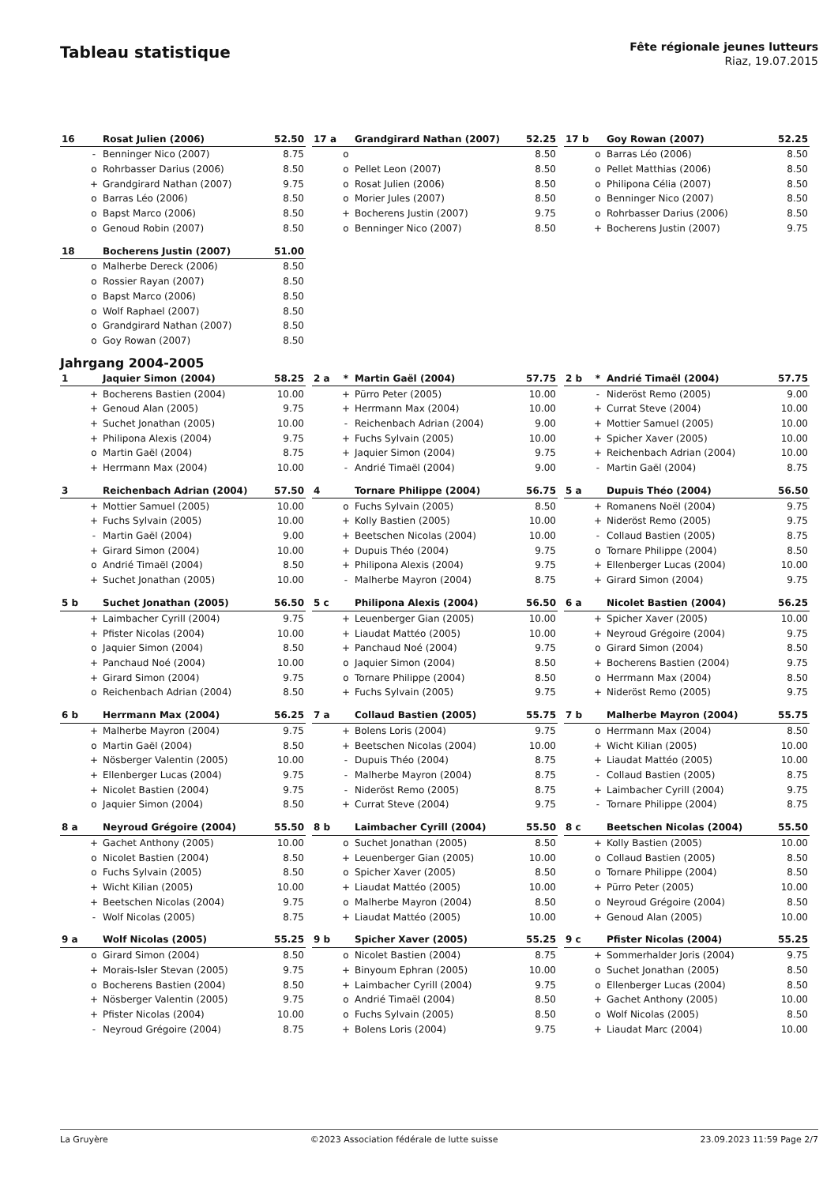Tableau statistique
Fête régionale jeunes lutteurs
Riaz, 19.07.2015
| 16 | | Rosat Julien (2006) | 52.50 |
| --- | --- | --- | --- |
| | - | Benninger Nico (2007) | 8.75 |
| | o | Rohrbasser Darius (2006) | 8.50 |
| | + | Grandgirard Nathan (2007) | 9.75 |
| | o | Barras Léo (2006) | 8.50 |
| | o | Bapst Marco (2006) | 8.50 |
| | o | Genoud Robin (2007) | 8.50 |
| 17 a | | Grandgirard Nathan (2007) | 52.25 |
| --- | --- | --- | --- |
| | o | | 8.50 |
| | o | Pellet Leon (2007) | 8.50 |
| | o | Rosat Julien (2006) | 8.50 |
| | o | Morier Jules (2007) | 8.50 |
| | + | Bocherens Justin (2007) | 9.75 |
| | o | Benninger Nico (2007) | 8.50 |
| 17 b | | Goy Rowan (2007) | 52.25 |
| --- | --- | --- | --- |
| | o | Barras Léo (2006) | 8.50 |
| | o | Pellet Matthias (2006) | 8.50 |
| | o | Philipona Célia (2007) | 8.50 |
| | o | Benninger Nico (2007) | 8.50 |
| | o | Rohrbasser Darius (2006) | 8.50 |
| | + | Bocherens Justin (2007) | 9.75 |
| 18 | | Bocherens Justin (2007) | 51.00 |
| --- | --- | --- | --- |
| | o | Malherbe Dereck (2006) | 8.50 |
| | o | Rossier Rayan (2007) | 8.50 |
| | o | Bapst Marco (2006) | 8.50 |
| | o | Wolf Raphael (2007) | 8.50 |
| | o | Grandgirard Nathan (2007) | 8.50 |
| | o | Goy Rowan (2007) | 8.50 |
Jahrgang 2004-2005
| 1 | | Jaquier Simon (2004) | 58.25 |
| --- | --- | --- | --- |
| | + | Bocherens Bastien (2004) | 10.00 |
| | + | Genoud Alan (2005) | 9.75 |
| | + | Suchet Jonathan (2005) | 10.00 |
| | + | Philipona Alexis (2004) | 9.75 |
| | o | Martin Gaël (2004) | 8.75 |
| | + | Herrmann Max (2004) | 10.00 |
| 2 a | * | Martin Gaël (2004) | 57.75 |
| --- | --- | --- | --- |
| | + | Pürro Peter (2005) | 10.00 |
| | + | Herrmann Max (2004) | 10.00 |
| | - | Reichenbach Adrian (2004) | 9.00 |
| | + | Fuchs Sylvain (2005) | 10.00 |
| | + | Jaquier Simon (2004) | 9.75 |
| | - | Andrié Timaël (2004) | 9.00 |
| 2 b | * | Andrié Timaël (2004) | 57.75 |
| --- | --- | --- | --- |
| | - | Nideröst Remo (2005) | 9.00 |
| | + | Currat Steve (2004) | 10.00 |
| | + | Mottier Samuel (2005) | 10.00 |
| | + | Spicher Xaver (2005) | 10.00 |
| | + | Reichenbach Adrian (2004) | 10.00 |
| | - | Martin Gaël (2004) | 8.75 |
| 3 | | Reichenbach Adrian (2004) | 57.50 |
| --- | --- | --- | --- |
| | + | Mottier Samuel (2005) | 10.00 |
| | + | Fuchs Sylvain (2005) | 10.00 |
| | - | Martin Gaël (2004) | 9.00 |
| | + | Girard Simon (2004) | 10.00 |
| | o | Andrié Timaël (2004) | 8.50 |
| | + | Suchet Jonathan (2005) | 10.00 |
| 4 | | Tornare Philippe (2004) | 56.75 |
| --- | --- | --- | --- |
| | o | Fuchs Sylvain (2005) | 8.50 |
| | + | Kolly Bastien (2005) | 10.00 |
| | + | Beetschen Nicolas (2004) | 10.00 |
| | + | Dupuis Théo (2004) | 9.75 |
| | + | Philipona Alexis (2004) | 9.75 |
| | - | Malherbe Mayron (2004) | 8.75 |
| 5 a | | Dupuis Théo (2004) | 56.50 |
| --- | --- | --- | --- |
| | + | Romanens Noël (2004) | 9.75 |
| | + | Nideröst Remo (2005) | 9.75 |
| | - | Collaud Bastien (2005) | 8.75 |
| | o | Tornare Philippe (2004) | 8.50 |
| | + | Ellenberger Lucas (2004) | 10.00 |
| | + | Girard Simon (2004) | 9.75 |
| 5 b | | Suchet Jonathan (2005) | 56.50 |
| --- | --- | --- | --- |
| | + | Laimbacher Cyrill (2004) | 9.75 |
| | + | Pfister Nicolas (2004) | 10.00 |
| | o | Jaquier Simon (2004) | 8.50 |
| | + | Panchaud Noé (2004) | 10.00 |
| | + | Girard Simon (2004) | 9.75 |
| | o | Reichenbach Adrian (2004) | 8.50 |
| 5 c | | Philipona Alexis (2004) | 56.50 |
| --- | --- | --- | --- |
| | + | Leuenberger Gian (2005) | 10.00 |
| | + | Liaudat Mattéo (2005) | 10.00 |
| | + | Panchaud Noé (2004) | 9.75 |
| | o | Jaquier Simon (2004) | 8.50 |
| | o | Tornare Philippe (2004) | 8.50 |
| | + | Fuchs Sylvain (2005) | 9.75 |
| 6 a | | Nicolet Bastien (2004) | 56.25 |
| --- | --- | --- | --- |
| | + | Spicher Xaver (2005) | 10.00 |
| | + | Neyroud Grégoire (2004) | 9.75 |
| | o | Girard Simon (2004) | 8.50 |
| | + | Bocherens Bastien (2004) | 9.75 |
| | o | Herrmann Max (2004) | 8.50 |
| | + | Nideröst Remo (2005) | 9.75 |
| 6 b | | Herrmann Max (2004) | 56.25 |
| --- | --- | --- | --- |
| | + | Malherbe Mayron (2004) | 9.75 |
| | o | Martin Gaël (2004) | 8.50 |
| | + | Nösberger Valentin (2005) | 10.00 |
| | + | Ellenberger Lucas (2004) | 9.75 |
| | + | Nicolet Bastien (2004) | 9.75 |
| | o | Jaquier Simon (2004) | 8.50 |
| 7 a | | Collaud Bastien (2005) | 55.75 |
| --- | --- | --- | --- |
| | + | Bolens Loris (2004) | 9.75 |
| | + | Beetschen Nicolas (2004) | 10.00 |
| | - | Dupuis Théo (2004) | 8.75 |
| | - | Malherbe Mayron (2004) | 8.75 |
| | - | Nideröst Remo (2005) | 8.75 |
| | + | Currat Steve (2004) | 9.75 |
| 7 b | | Malherbe Mayron (2004) | 55.75 |
| --- | --- | --- | --- |
| | o | Herrmann Max (2004) | 8.50 |
| | + | Wicht Kilian (2005) | 10.00 |
| | + | Liaudat Mattéo (2005) | 10.00 |
| | - | Collaud Bastien (2005) | 8.75 |
| | + | Laimbacher Cyrill (2004) | 9.75 |
| | - | Tornare Philippe (2004) | 8.75 |
| 8 a | | Neyroud Grégoire (2004) | 55.50 |
| --- | --- | --- | --- |
| | + | Gachet Anthony (2005) | 10.00 |
| | o | Nicolet Bastien (2004) | 8.50 |
| | o | Fuchs Sylvain (2005) | 8.50 |
| | + | Wicht Kilian (2005) | 10.00 |
| | + | Beetschen Nicolas (2004) | 9.75 |
| | - | Wolf Nicolas (2005) | 8.75 |
| 8 b | | Laimbacher Cyrill (2004) | 55.50 |
| --- | --- | --- | --- |
| | o | Suchet Jonathan (2005) | 8.50 |
| | + | Leuenberger Gian (2005) | 10.00 |
| | o | Spicher Xaver (2005) | 8.50 |
| | + | Liaudat Mattéo (2005) | 10.00 |
| | o | Malherbe Mayron (2004) | 8.50 |
| | + | Liaudat Mattéo (2005) | 10.00 |
| 8 c | | Beetschen Nicolas (2004) | 55.50 |
| --- | --- | --- | --- |
| | + | Kolly Bastien (2005) | 10.00 |
| | o | Collaud Bastien (2005) | 8.50 |
| | o | Tornare Philippe (2004) | 8.50 |
| | + | Pürro Peter (2005) | 10.00 |
| | o | Neyroud Grégoire (2004) | 8.50 |
| | + | Genoud Alan (2005) | 10.00 |
| 9 a | | Wolf Nicolas (2005) | 55.25 |
| --- | --- | --- | --- |
| | o | Girard Simon (2004) | 8.50 |
| | + | Morais-Isler Stevan (2005) | 9.75 |
| | o | Bocherens Bastien (2004) | 8.50 |
| | + | Nösberger Valentin (2005) | 9.75 |
| | + | Pfister Nicolas (2004) | 10.00 |
| | - | Neyroud Grégoire (2004) | 8.75 |
| 9 b | | Spicher Xaver (2005) | 55.25 |
| --- | --- | --- | --- |
| | o | Nicolet Bastien (2004) | 8.75 |
| | + | Binyoum Ephran (2005) | 10.00 |
| | + | Laimbacher Cyrill (2004) | 9.75 |
| | o | Andrié Timaël (2004) | 8.50 |
| | o | Fuchs Sylvain (2005) | 8.50 |
| | + | Bolens Loris (2004) | 9.75 |
| 9 c | | Pfister Nicolas (2004) | 55.25 |
| --- | --- | --- | --- |
| | + | Sommerhalder Joris (2004) | 9.75 |
| | o | Suchet Jonathan (2005) | 8.50 |
| | o | Ellenberger Lucas (2004) | 8.50 |
| | + | Gachet Anthony (2005) | 10.00 |
| | o | Wolf Nicolas (2005) | 8.50 |
| | + | Liaudat Marc (2004) | 10.00 |
La Gruyère ©2023 Association fédérale de lutte suisse 23.09.2023 11:59 Page 2/7